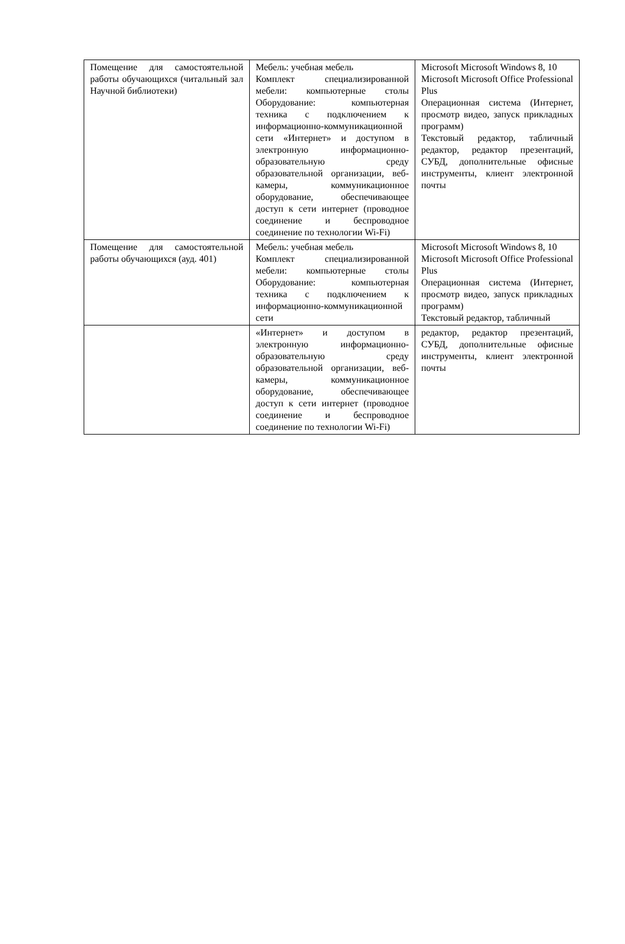| Помещение для самостоятельной работы обучающихся (читальный зал Научной библиотеки) | Мебель: учебная мебель Комплект специализированной мебели: компьютерные столы Оборудование: компьютерная техника с подключением к информационно-коммуникационной сети «Интернет» и доступом в электронную информационно­образовательную среду образовательной организации, веб-камеры, коммуникационное оборудование, обеспечивающее доступ к сети интернет (проводное соединение и беспроводное соединение по технологии Wi-Fi) | Microsoft Microsoft Windows 8, 10 Microsoft Microsoft Office Professional Plus Операционная система (Интернет, просмотр видео, запуск прикладных программ) Текстовый редактор, табличный редактор, редактор презентаций, СУБД, дополнительные офисные инструменты, клиент электронной почты |
| Помещение для самостоятельной работы обучающихся (ауд. 401) | Мебель: учебная мебель Комплект специализированной мебели: компьютерные столы Оборудование: компьютерная техника с подключением к информационно-коммуникационной сети | Microsoft Microsoft Windows 8, 10 Microsoft Microsoft Office Professional Plus Операционная система (Интернет, просмотр видео, запуск прикладных программ) Текстовый редактор, табличный |
| | «Интернет» и доступом в электронную информационно­образовательную среду образовательной организации, веб-камеры, коммуникационное оборудование, обеспечивающее доступ к сети интернет (проводное соединение и беспроводное соединение по технологии Wi-Fi) | редактор, редактор презентаций, СУБД, дополнительные офисные инструменты, клиент электронной почты |